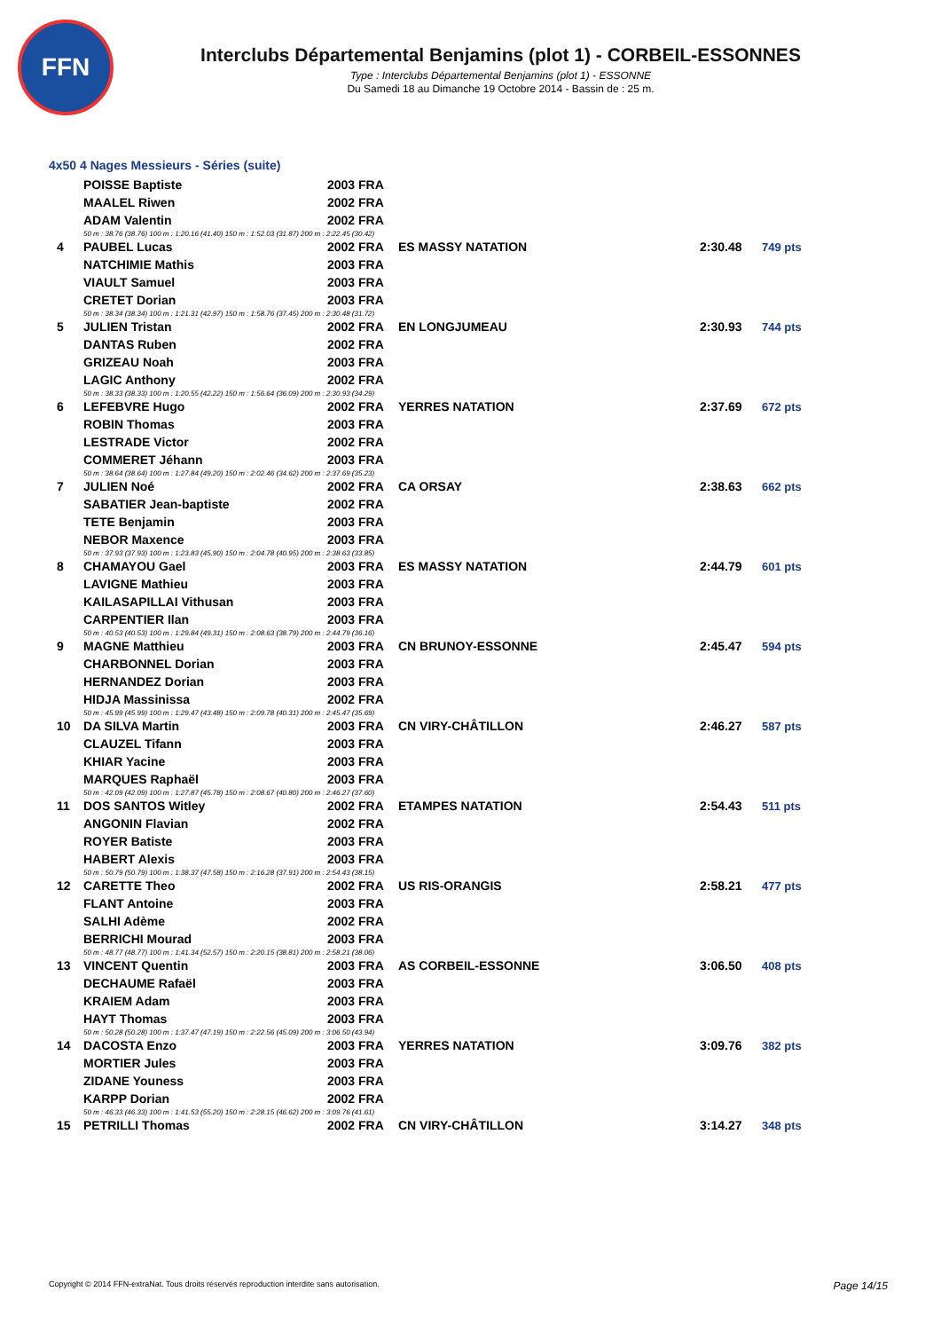FFN
Interclubs Départemental Benjamins (plot 1) - CORBEIL-ESSONNES
Type : Interclubs Départemental Benjamins (plot 1) - ESSONNE
Du Samedi 18 au Dimanche 19 Octobre 2014 - Bassin de : 25 m.
4x50 4 Nages Messieurs - Séries (suite)
| | POISSE Baptiste | 2003 FRA | | | |
| | MAALEL Riwen | 2002 FRA | | | |
| | ADAM Valentin | 2002 FRA | | | |
| | 50 m : 38.76 (38.76) 100 m : 1:20.16 (41.40) 150 m : 1:52.03 (31.87) 200 m : 2:22.45 (30.42) | | | | |
| 4 | PAUBEL Lucas | 2002 FRA | ES MASSY NATATION | 2:30.48 | 749 pts |
| | NATCHIMIE Mathis | 2003 FRA | | | |
| | VIAULT Samuel | 2003 FRA | | | |
| | CRETET Dorian | 2003 FRA | | | |
| | 50 m : 38.34 (38.34) 100 m : 1:21.31 (42.97) 150 m : 1:58.76 (37.45) 200 m : 2:30.48 (31.72) | | | | |
| 5 | JULIEN Tristan | 2002 FRA | EN LONGJUMEAU | 2:30.93 | 744 pts |
| | DANTAS Ruben | 2002 FRA | | | |
| | GRIZEAU Noah | 2003 FRA | | | |
| | LAGIC Anthony | 2002 FRA | | | |
| | 50 m : 38.33 (38.33) 100 m : 1:20.55 (42.22) 150 m : 1:56.64 (36.09) 200 m : 2:30.93 (34.29) | | | | |
| 6 | LEFEBVRE Hugo | 2002 FRA | YERRES NATATION | 2:37.69 | 672 pts |
| | ROBIN Thomas | 2003 FRA | | | |
| | LESTRADE Victor | 2002 FRA | | | |
| | COMMERET Jéhann | 2003 FRA | | | |
| | 50 m : 38.64 (38.64) 100 m : 1:27.84 (49.20) 150 m : 2:02.46 (34.62) 200 m : 2:37.69 (35.23) | | | | |
| 7 | JULIEN Noé | 2002 FRA | CA ORSAY | 2:38.63 | 662 pts |
| | SABATIER Jean-baptiste | 2002 FRA | | | |
| | TETE Benjamin | 2003 FRA | | | |
| | NEBOR Maxence | 2003 FRA | | | |
| | 50 m : 37.93 (37.93) 100 m : 1:23.83 (45.90) 150 m : 2:04.78 (40.95) 200 m : 2:38.63 (33.85) | | | | |
| 8 | CHAMAYOU Gael | 2003 FRA | ES MASSY NATATION | 2:44.79 | 601 pts |
| | LAVIGNE Mathieu | 2003 FRA | | | |
| | KAILASAPILLAI Vithusan | 2003 FRA | | | |
| | CARPENTIER Ilan | 2003 FRA | | | |
| | 50 m : 40.53 (40.53) 100 m : 1:29.84 (49.31) 150 m : 2:08.63 (38.79) 200 m : 2:44.79 (36.16) | | | | |
| 9 | MAGNE Matthieu | 2003 FRA | CN BRUNOY-ESSONNE | 2:45.47 | 594 pts |
| | CHARBONNEL Dorian | 2003 FRA | | | |
| | HERNANDEZ Dorian | 2003 FRA | | | |
| | HIDJA Massinissa | 2002 FRA | | | |
| | 50 m : 45.99 (45.99) 100 m : 1:29.47 (43.48) 150 m : 2:09.78 (40.31) 200 m : 2:45.47 (35.69) | | | | |
| 10 | DA SILVA Martin | 2003 FRA | CN VIRY-CHÂTILLON | 2:46.27 | 587 pts |
| | CLAUZEL Tifann | 2003 FRA | | | |
| | KHIAR Yacine | 2003 FRA | | | |
| | MARQUES Raphaël | 2003 FRA | | | |
| | 50 m : 42.09 (42.09) 100 m : 1:27.87 (45.78) 150 m : 2:08.67 (40.80) 200 m : 2:46.27 (37.60) | | | | |
| 11 | DOS SANTOS Witley | 2002 FRA | ETAMPES NATATION | 2:54.43 | 511 pts |
| | ANGONIN Flavian | 2002 FRA | | | |
| | ROYER Batiste | 2003 FRA | | | |
| | HABERT Alexis | 2003 FRA | | | |
| | 50 m : 50.79 (50.79) 100 m : 1:38.37 (47.58) 150 m : 2:16.28 (37.91) 200 m : 2:54.43 (38.15) | | | | |
| 12 | CARETTE Theo | 2002 FRA | US RIS-ORANGIS | 2:58.21 | 477 pts |
| | FLANT Antoine | 2003 FRA | | | |
| | SALHI Adème | 2002 FRA | | | |
| | BERRICHI Mourad | 2003 FRA | | | |
| | 50 m : 48.77 (48.77) 100 m : 1:41.34 (52.57) 150 m : 2:20.15 (38.81) 200 m : 2:58.21 (38.06) | | | | |
| 13 | VINCENT Quentin | 2003 FRA | AS CORBEIL-ESSONNE | 3:06.50 | 408 pts |
| | DECHAUME Rafaël | 2003 FRA | | | |
| | KRAIEM Adam | 2003 FRA | | | |
| | HAYT Thomas | 2003 FRA | | | |
| | 50 m : 50.28 (50.28) 100 m : 1:37.47 (47.19) 150 m : 2:22.56 (45.09) 200 m : 3:06.50 (43.94) | | | | |
| 14 | DACOSTA Enzo | 2003 FRA | YERRES NATATION | 3:09.76 | 382 pts |
| | MORTIER Jules | 2003 FRA | | | |
| | ZIDANE Youness | 2003 FRA | | | |
| | KARPP Dorian | 2002 FRA | | | |
| | 50 m : 46.33 (46.33) 100 m : 1:41.53 (55.20) 150 m : 2:28.15 (46.62) 200 m : 3:09.76 (41.61) | | | | |
| 15 | PETRILLI Thomas | 2002 FRA | CN VIRY-CHÂTILLON | 3:14.27 | 348 pts |
Copyright © 2014 FFN-extraNat. Tous droits réservés reproduction interdite sans autorisation. Page 14/15